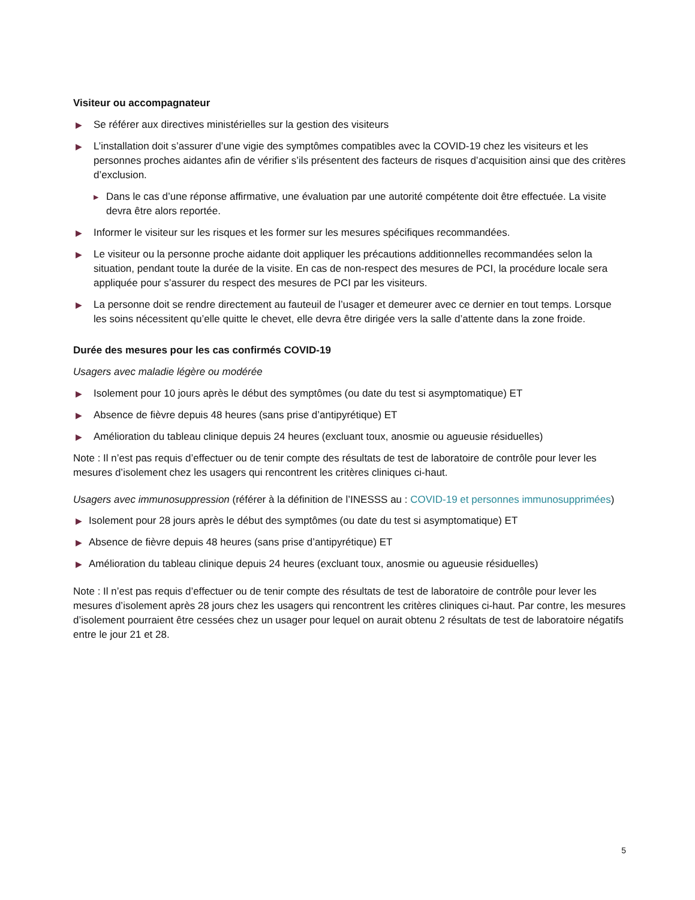Visiteur ou accompagnateur
▶ Se référer aux directives ministérielles sur la gestion des visiteurs
▶ L’installation doit s’assurer d’une vigie des symptômes compatibles avec la COVID-19 chez les visiteurs et les personnes proches aidantes afin de vérifier s’ils présentent des facteurs de risques d’acquisition ainsi que des critères d’exclusion.
▶ Dans le cas d’une réponse affirmative, une évaluation par une autorité compétente doit être effectuée. La visite devra être alors reportée.
▶ Informer le visiteur sur les risques et les former sur les mesures spécifiques recommandées.
▶ Le visiteur ou la personne proche aidante doit appliquer les précautions additionnelles recommandées selon la situation, pendant toute la durée de la visite. En cas de non-respect des mesures de PCI, la procédure locale sera appliquée pour s’assurer du respect des mesures de PCI par les visiteurs.
▶ La personne doit se rendre directement au fauteuil de l’usager et demeurer avec ce dernier en tout temps. Lorsque les soins nécessitent qu’elle quitte le chevet, elle devra être dirigée vers la salle d’attente dans la zone froide.
Durée des mesures pour les cas confirmés COVID-19
Usagers avec maladie légère ou modérée
▶ Isolement pour 10 jours après le début des symptômes (ou date du test si asymptomatique) ET
▶ Absence de fièvre depuis 48 heures (sans prise d’antipyrétique) ET
▶ Amélioration du tableau clinique depuis 24 heures (excluant toux, anosmie ou agueusie résiduelles)
Note : Il n’est pas requis d’effectuer ou de tenir compte des résultats de test de laboratoire de contrôle pour lever les mesures d’isolement chez les usagers qui rencontrent les critères cliniques ci-haut.
Usagers avec immunosuppression (référer à la définition de l’INESSS au : COVID-19 et personnes immunosupprimées)
▶ Isolement pour 28 jours après le début des symptômes (ou date du test si asymptomatique) ET
▶ Absence de fièvre depuis 48 heures (sans prise d’antipyrétique) ET
▶ Amélioration du tableau clinique depuis 24 heures (excluant toux, anosmie ou agueusie résiduelles)
Note : Il n’est pas requis d’effectuer ou de tenir compte des résultats de test de laboratoire de contrôle pour lever les mesures d’isolement après 28 jours chez les usagers qui rencontrent les critères cliniques ci-haut. Par contre, les mesures d’isolement pourraient être cessées chez un usager pour lequel on aurait obtenu 2 résultats de test de laboratoire négatifs entre le jour 21 et 28.
5